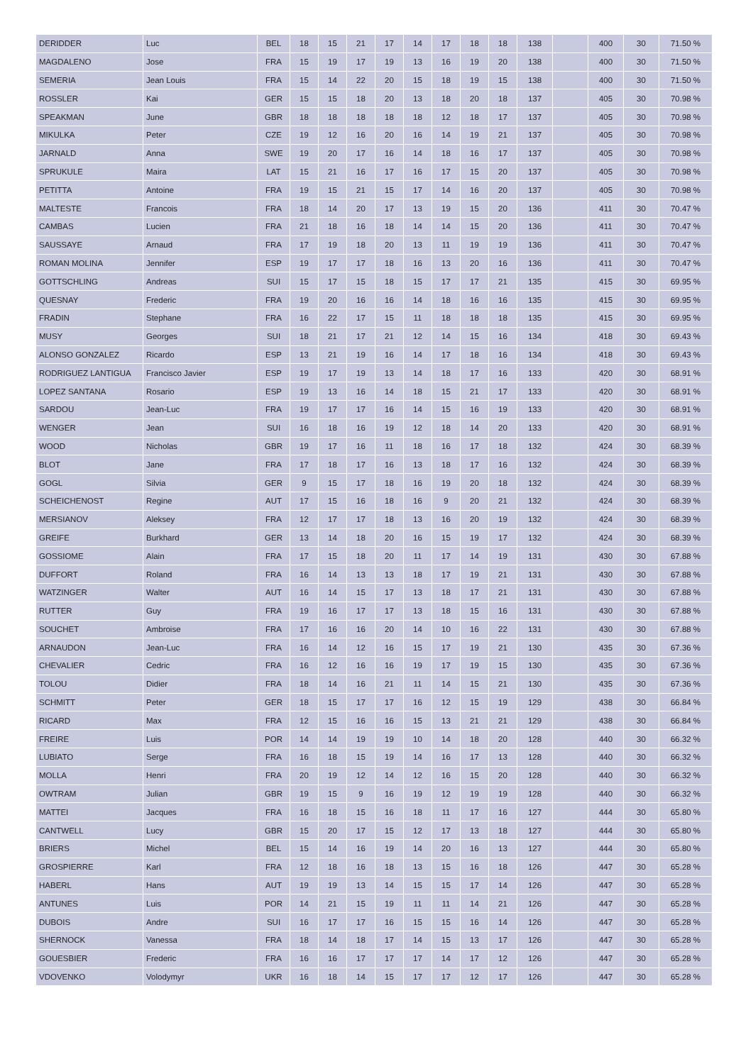| DERIDDER | Luc | BEL | 18 | 15 | 21 | 17 | 14 | 17 | 18 | 18 | 138 | | 400 | 30 | 71.50 % |
| MAGDALENO | Jose | FRA | 15 | 19 | 17 | 19 | 13 | 16 | 19 | 20 | 138 | | 400 | 30 | 71.50 % |
| SEMERIA | Jean Louis | FRA | 15 | 14 | 22 | 20 | 15 | 18 | 19 | 15 | 138 | | 400 | 30 | 71.50 % |
| ROSSLER | Kai | GER | 15 | 15 | 18 | 20 | 13 | 18 | 20 | 18 | 137 | | 405 | 30 | 70.98 % |
| SPEAKMAN | June | GBR | 18 | 18 | 18 | 18 | 18 | 12 | 18 | 17 | 137 | | 405 | 30 | 70.98 % |
| MIKULKA | Peter | CZE | 19 | 12 | 16 | 20 | 16 | 14 | 19 | 21 | 137 | | 405 | 30 | 70.98 % |
| JARNALD | Anna | SWE | 19 | 20 | 17 | 16 | 14 | 18 | 16 | 17 | 137 | | 405 | 30 | 70.98 % |
| SPRUKULE | Maira | LAT | 15 | 21 | 16 | 17 | 16 | 17 | 15 | 20 | 137 | | 405 | 30 | 70.98 % |
| PETITTA | Antoine | FRA | 19 | 15 | 21 | 15 | 17 | 14 | 16 | 20 | 137 | | 405 | 30 | 70.98 % |
| MALTESTE | Francois | FRA | 18 | 14 | 20 | 17 | 13 | 19 | 15 | 20 | 136 | | 411 | 30 | 70.47 % |
| CAMBAS | Lucien | FRA | 21 | 18 | 16 | 18 | 14 | 14 | 15 | 20 | 136 | | 411 | 30 | 70.47 % |
| SAUSSAYE | Arnaud | FRA | 17 | 19 | 18 | 20 | 13 | 11 | 19 | 19 | 136 | | 411 | 30 | 70.47 % |
| ROMAN MOLINA | Jennifer | ESP | 19 | 17 | 17 | 18 | 16 | 13 | 20 | 16 | 136 | | 411 | 30 | 70.47 % |
| GOTTSCHLING | Andreas | SUI | 15 | 17 | 15 | 18 | 15 | 17 | 17 | 21 | 135 | | 415 | 30 | 69.95 % |
| QUESNAY | Frederic | FRA | 19 | 20 | 16 | 16 | 14 | 18 | 16 | 16 | 135 | | 415 | 30 | 69.95 % |
| FRADIN | Stephane | FRA | 16 | 22 | 17 | 15 | 11 | 18 | 18 | 18 | 135 | | 415 | 30 | 69.95 % |
| MUSY | Georges | SUI | 18 | 21 | 17 | 21 | 12 | 14 | 15 | 16 | 134 | | 418 | 30 | 69.43 % |
| ALONSO GONZALEZ | Ricardo | ESP | 13 | 21 | 19 | 16 | 14 | 17 | 18 | 16 | 134 | | 418 | 30 | 69.43 % |
| RODRIGUEZ LANTIGUA | Francisco Javier | ESP | 19 | 17 | 19 | 13 | 14 | 18 | 17 | 16 | 133 | | 420 | 30 | 68.91 % |
| LOPEZ SANTANA | Rosario | ESP | 19 | 13 | 16 | 14 | 18 | 15 | 21 | 17 | 133 | | 420 | 30 | 68.91 % |
| SARDOU | Jean-Luc | FRA | 19 | 17 | 17 | 16 | 14 | 15 | 16 | 19 | 133 | | 420 | 30 | 68.91 % |
| WENGER | Jean | SUI | 16 | 18 | 16 | 19 | 12 | 18 | 14 | 20 | 133 | | 420 | 30 | 68.91 % |
| WOOD | Nicholas | GBR | 19 | 17 | 16 | 11 | 18 | 16 | 17 | 18 | 132 | | 424 | 30 | 68.39 % |
| BLOT | Jane | FRA | 17 | 18 | 17 | 16 | 13 | 18 | 17 | 16 | 132 | | 424 | 30 | 68.39 % |
| GOGL | Silvia | GER | 9 | 15 | 17 | 18 | 16 | 19 | 20 | 18 | 132 | | 424 | 30 | 68.39 % |
| SCHEICHENOST | Regine | AUT | 17 | 15 | 16 | 18 | 16 | 9 | 20 | 21 | 132 | | 424 | 30 | 68.39 % |
| MERSIANOV | Aleksey | FRA | 12 | 17 | 17 | 18 | 13 | 16 | 20 | 19 | 132 | | 424 | 30 | 68.39 % |
| GREIFE | Burkhard | GER | 13 | 14 | 18 | 20 | 16 | 15 | 19 | 17 | 132 | | 424 | 30 | 68.39 % |
| GOSSIOME | Alain | FRA | 17 | 15 | 18 | 20 | 11 | 17 | 14 | 19 | 131 | | 430 | 30 | 67.88 % |
| DUFFORT | Roland | FRA | 16 | 14 | 13 | 13 | 18 | 17 | 19 | 21 | 131 | | 430 | 30 | 67.88 % |
| WATZINGER | Walter | AUT | 16 | 14 | 15 | 17 | 13 | 18 | 17 | 21 | 131 | | 430 | 30 | 67.88 % |
| RUTTER | Guy | FRA | 19 | 16 | 17 | 17 | 13 | 18 | 15 | 16 | 131 | | 430 | 30 | 67.88 % |
| SOUCHET | Ambroise | FRA | 17 | 16 | 16 | 20 | 14 | 10 | 16 | 22 | 131 | | 430 | 30 | 67.88 % |
| ARNAUDON | Jean-Luc | FRA | 16 | 14 | 12 | 16 | 15 | 17 | 19 | 21 | 130 | | 435 | 30 | 67.36 % |
| CHEVALIER | Cedric | FRA | 16 | 12 | 16 | 16 | 19 | 17 | 19 | 15 | 130 | | 435 | 30 | 67.36 % |
| TOLOU | Didier | FRA | 18 | 14 | 16 | 21 | 11 | 14 | 15 | 21 | 130 | | 435 | 30 | 67.36 % |
| SCHMITT | Peter | GER | 18 | 15 | 17 | 17 | 16 | 12 | 15 | 19 | 129 | | 438 | 30 | 66.84 % |
| RICARD | Max | FRA | 12 | 15 | 16 | 16 | 15 | 13 | 21 | 21 | 129 | | 438 | 30 | 66.84 % |
| FREIRE | Luis | POR | 14 | 14 | 19 | 19 | 10 | 14 | 18 | 20 | 128 | | 440 | 30 | 66.32 % |
| LUBIATO | Serge | FRA | 16 | 18 | 15 | 19 | 14 | 16 | 17 | 13 | 128 | | 440 | 30 | 66.32 % |
| MOLLA | Henri | FRA | 20 | 19 | 12 | 14 | 12 | 16 | 15 | 20 | 128 | | 440 | 30 | 66.32 % |
| OWTRAM | Julian | GBR | 19 | 15 | 9 | 16 | 19 | 12 | 19 | 19 | 128 | | 440 | 30 | 66.32 % |
| MATTEI | Jacques | FRA | 16 | 18 | 15 | 16 | 18 | 11 | 17 | 16 | 127 | | 444 | 30 | 65.80 % |
| CANTWELL | Lucy | GBR | 15 | 20 | 17 | 15 | 12 | 17 | 13 | 18 | 127 | | 444 | 30 | 65.80 % |
| BRIERS | Michel | BEL | 15 | 14 | 16 | 19 | 14 | 20 | 16 | 13 | 127 | | 444 | 30 | 65.80 % |
| GROSPIERRE | Karl | FRA | 12 | 18 | 16 | 18 | 13 | 15 | 16 | 18 | 126 | | 447 | 30 | 65.28 % |
| HABERL | Hans | AUT | 19 | 19 | 13 | 14 | 15 | 15 | 17 | 14 | 126 | | 447 | 30 | 65.28 % |
| ANTUNES | Luis | POR | 14 | 21 | 15 | 19 | 11 | 11 | 14 | 21 | 126 | | 447 | 30 | 65.28 % |
| DUBOIS | Andre | SUI | 16 | 17 | 17 | 16 | 15 | 15 | 16 | 14 | 126 | | 447 | 30 | 65.28 % |
| SHERNOCK | Vanessa | FRA | 18 | 14 | 18 | 17 | 14 | 15 | 13 | 17 | 126 | | 447 | 30 | 65.28 % |
| GOUESBIER | Frederic | FRA | 16 | 16 | 17 | 17 | 17 | 14 | 17 | 12 | 126 | | 447 | 30 | 65.28 % |
| VDOVENKO | Volodymyr | UKR | 16 | 18 | 14 | 15 | 17 | 17 | 12 | 17 | 126 | | 447 | 30 | 65.28 % |